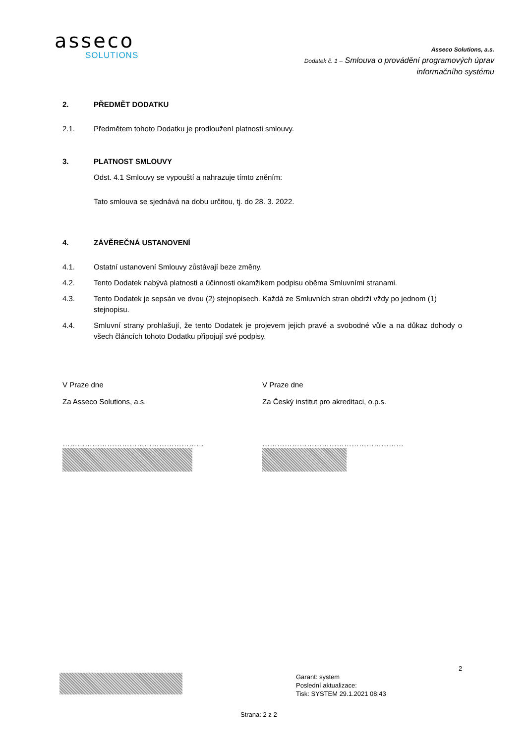asseco
SOLUTIONS
Asseco Solutions, a.s.
Dodatek č. 1 – Smlouva o provádění programových úprav
informačního systému
2. PŘEDMĚT DODATKU
2.1. Předmětem tohoto Dodatku je prodloužení platnosti smlouvy.
3. PLATNOST SMLOUVY
Odst. 4.1 Smlouvy se vypouští a nahrazuje tímto zněním:
Tato smlouva se sjednává na dobu určitou, tj. do 28. 3. 2022.
4. ZÁVĚREČNÁ USTANOVENÍ
4.1. Ostatní ustanovení Smlouvy zůstávají beze změny.
4.2. Tento Dodatek nabývá platnosti a účinnosti okamžikem podpisu oběma Smluvními stranami.
4.3. Tento Dodatek je sepsán ve dvou (2) stejnopisech. Každá ze Smluvních stran obdrží vždy po jednom (1) stejnopisu.
4.4. Smluvní strany prohlašují, že tento Dodatek je projevem jejich pravé a svobodné vůle a na důkaz dohody o všech článcích tohoto Dodatku připojují své podpisy.
V Praze dne
Za Asseco Solutions, a.s.
…………………………………………………
V Praze dne
Za Český institut pro akreditaci, o.p.s.
…………………………………………………
2
Garant: system
Poslední aktualizace:
Tisk: SYSTEM 29.1.2021 08:43
Strana: 2 z 2